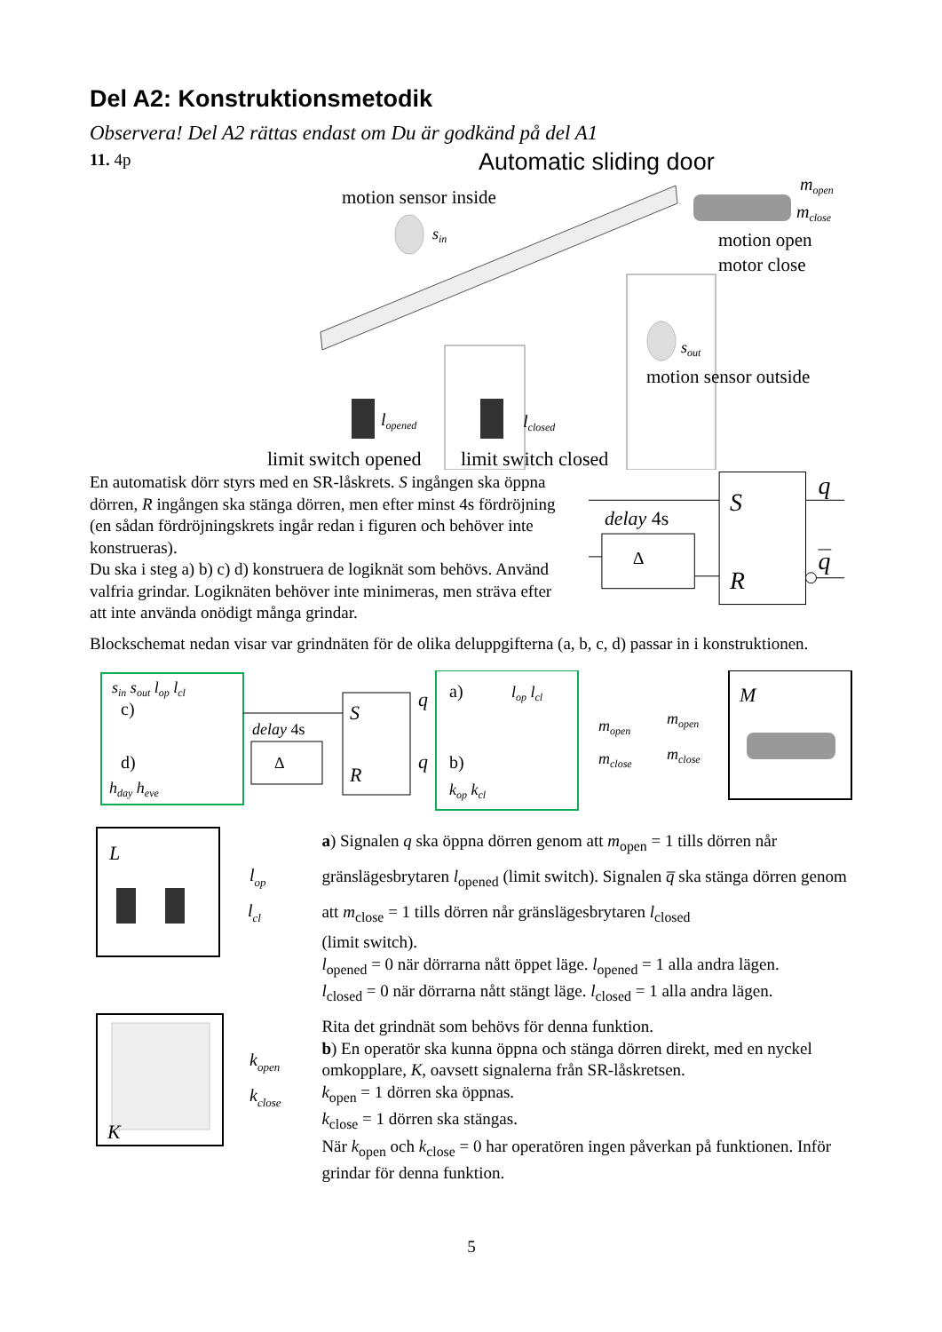Del A2: Konstruktionsmetodik
Observera! Del A2 rättas endast om Du är godkänd på del A1
11. 4p
Automatic sliding door
motion sensor inside
sin
mopen
mclose
motion open
motor close
sout
motion sensor outside
lopened
lclosed
limit switch opened
limit switch closed
En automatisk dörr styrs med en SR-låskrets. S ingången ska öppna dörren, R ingången ska stänga dörren, men efter minst 4s fördröjning (en sådan fördröjningskrets ingår redan i figuren och behöver inte konstrueras).
Du ska i steg a) b) c) d) konstruera de logiknät som behövs. Använd valfria grindar. Logiknäten behöver inte minimeras, men sträva efter att inte använda onödigt många grindar.
delay 4s
Δ
S
R
q
q
Blockschemat nedan visar var grindnäten för de olika deluppgifterna (a, b, c, d) passar in i konstruktionen.
sin sout lop lcl
c)
d)
hday heve
delay 4s
Δ
S
R
q
q
a)
lop lcl
b)
kop kcl
mopen
mclose
mopen
mclose
M
L
lop
lcl
K
kopen
kclose
a) Signalen q ska öppna dörren genom att m<sub>open</sub> = 1 tills dörren når gränslägesbrytaren l<sub>opened</sub> (limit switch). Signalen q̅ ska stänga dörren genom att m<sub>close</sub> = 1 tills dörren når gränslägesbrytaren l<sub>closed</sub>
(limit switch).
l<sub>opened</sub> = 0 när dörrarna nått öppet läge. l<sub>opened</sub> = 1 alla andra lägen.
l<sub>closed</sub> = 0 när dörrarna nått stängt läge. l<sub>closed</sub> = 1 alla andra lägen.
Rita det grindnät som behövs för denna funktion.
b) En operatör ska kunna öppna och stänga dörren direkt, med en nyckel omkopplare, K, oavsett signalerna från SR-låskretsen.
k<sub>open</sub> = 1 dörren ska öppnas.
k<sub>close</sub> = 1 dörren ska stängas.
När k<sub>open</sub> och k<sub>close</sub> = 0 har operatören ingen påverkan på funktionen. Inför grindar för denna funktion.
5